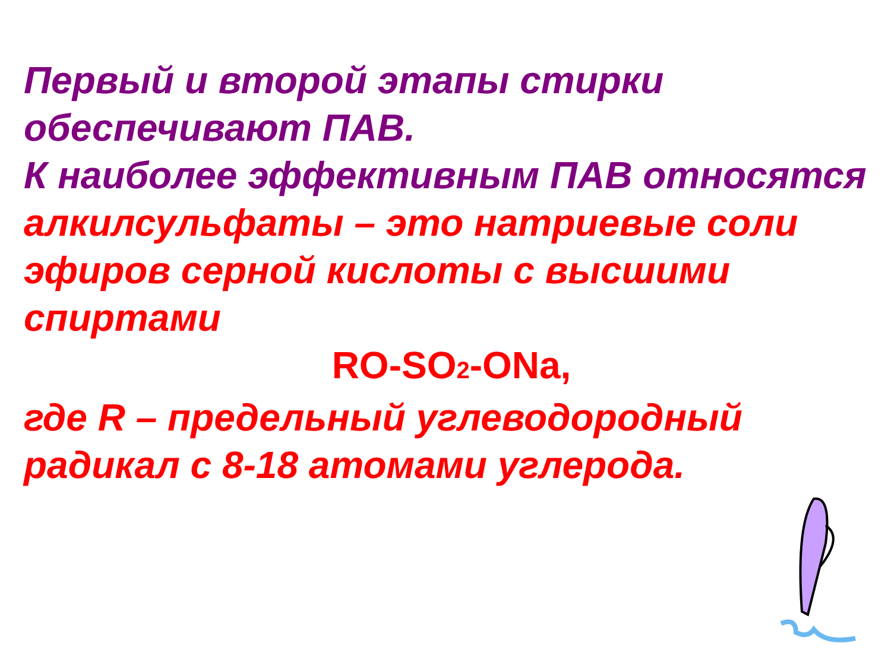Первый и второй этапы стирки обеспечивают ПАВ.
К наиболее эффективным ПАВ относятся алкилсульфаты – это натриевые соли эфиров серной кислоты с высшими спиртами
RO-SO<sub>2</sub>-ONa,
где R – предельный углеводородный радикал с 8-18 атомами углерода.